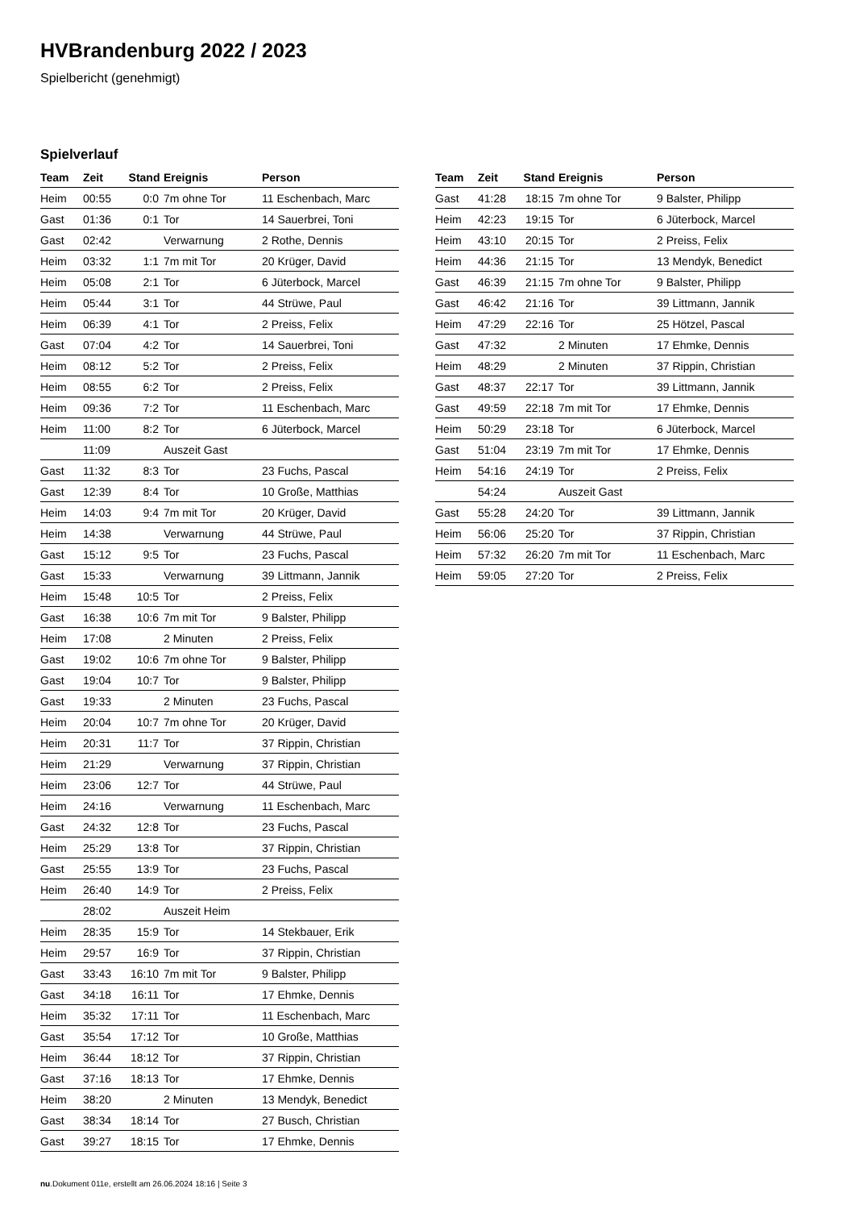HVBrandenburg 2022 / 2023
Spielbericht (genehmigt)
Spielverlauf
| Team | Zeit | Stand | Ereignis | Person |
| --- | --- | --- | --- | --- |
| Heim | 00:55 | 0:0 | 7m ohne Tor | 11 Eschenbach, Marc |
| Gast | 01:36 | 0:1 | Tor | 14 Sauerbrei, Toni |
| Gast | 02:42 | | Verwarnung | 2 Rothe, Dennis |
| Heim | 03:32 | 1:1 | 7m mit Tor | 20 Krüger, David |
| Heim | 05:08 | 2:1 | Tor | 6 Jüterbock, Marcel |
| Heim | 05:44 | 3:1 | Tor | 44 Strüwe, Paul |
| Heim | 06:39 | 4:1 | Tor | 2 Preiss, Felix |
| Gast | 07:04 | 4:2 | Tor | 14 Sauerbrei, Toni |
| Heim | 08:12 | 5:2 | Tor | 2 Preiss, Felix |
| Heim | 08:55 | 6:2 | Tor | 2 Preiss, Felix |
| Heim | 09:36 | 7:2 | Tor | 11 Eschenbach, Marc |
| Heim | 11:00 | 8:2 | Tor | 6 Jüterbock, Marcel |
| | 11:09 | | Auszeit Gast | |
| Gast | 11:32 | 8:3 | Tor | 23 Fuchs, Pascal |
| Gast | 12:39 | 8:4 | Tor | 10 Große, Matthias |
| Heim | 14:03 | 9:4 | 7m mit Tor | 20 Krüger, David |
| Heim | 14:38 | | Verwarnung | 44 Strüwe, Paul |
| Gast | 15:12 | 9:5 | Tor | 23 Fuchs, Pascal |
| Gast | 15:33 | | Verwarnung | 39 Littmann, Jannik |
| Heim | 15:48 | 10:5 | Tor | 2 Preiss, Felix |
| Gast | 16:38 | 10:6 | 7m mit Tor | 9 Balster, Philipp |
| Heim | 17:08 | | 2 Minuten | 2 Preiss, Felix |
| Gast | 19:02 | 10:6 | 7m ohne Tor | 9 Balster, Philipp |
| Gast | 19:04 | 10:7 | Tor | 9 Balster, Philipp |
| Gast | 19:33 | | 2 Minuten | 23 Fuchs, Pascal |
| Heim | 20:04 | 10:7 | 7m ohne Tor | 20 Krüger, David |
| Heim | 20:31 | 11:7 | Tor | 37 Rippin, Christian |
| Heim | 21:29 | | Verwarnung | 37 Rippin, Christian |
| Heim | 23:06 | 12:7 | Tor | 44 Strüwe, Paul |
| Heim | 24:16 | | Verwarnung | 11 Eschenbach, Marc |
| Gast | 24:32 | 12:8 | Tor | 23 Fuchs, Pascal |
| Heim | 25:29 | 13:8 | Tor | 37 Rippin, Christian |
| Gast | 25:55 | 13:9 | Tor | 23 Fuchs, Pascal |
| Heim | 26:40 | 14:9 | Tor | 2 Preiss, Felix |
| | 28:02 | | Auszeit Heim | |
| Heim | 28:35 | 15:9 | Tor | 14 Stekbauer, Erik |
| Heim | 29:57 | 16:9 | Tor | 37 Rippin, Christian |
| Gast | 33:43 | 16:10 | 7m mit Tor | 9 Balster, Philipp |
| Gast | 34:18 | 16:11 | Tor | 17 Ehmke, Dennis |
| Heim | 35:32 | 17:11 | Tor | 11 Eschenbach, Marc |
| Gast | 35:54 | 17:12 | Tor | 10 Große, Matthias |
| Heim | 36:44 | 18:12 | Tor | 37 Rippin, Christian |
| Gast | 37:16 | 18:13 | Tor | 17 Ehmke, Dennis |
| Heim | 38:20 | | 2 Minuten | 13 Mendyk, Benedict |
| Gast | 38:34 | 18:14 | Tor | 27 Busch, Christian |
| Gast | 39:27 | 18:15 | Tor | 17 Ehmke, Dennis |
| Team | Zeit | Stand | Ereignis | Person |
| --- | --- | --- | --- | --- |
| Gast | 41:28 | 18:15 | 7m ohne Tor | 9 Balster, Philipp |
| Heim | 42:23 | 19:15 | Tor | 6 Jüterbock, Marcel |
| Heim | 43:10 | 20:15 | Tor | 2 Preiss, Felix |
| Heim | 44:36 | 21:15 | Tor | 13 Mendyk, Benedict |
| Gast | 46:39 | 21:15 | 7m ohne Tor | 9 Balster, Philipp |
| Gast | 46:42 | 21:16 | Tor | 39 Littmann, Jannik |
| Heim | 47:29 | 22:16 | Tor | 25 Hötzel, Pascal |
| Gast | 47:32 | | 2 Minuten | 17 Ehmke, Dennis |
| Heim | 48:29 | | 2 Minuten | 37 Rippin, Christian |
| Gast | 48:37 | 22:17 | Tor | 39 Littmann, Jannik |
| Gast | 49:59 | 22:18 | 7m mit Tor | 17 Ehmke, Dennis |
| Heim | 50:29 | 23:18 | Tor | 6 Jüterbock, Marcel |
| Gast | 51:04 | 23:19 | 7m mit Tor | 17 Ehmke, Dennis |
| Heim | 54:16 | 24:19 | Tor | 2 Preiss, Felix |
| | 54:24 | | Auszeit Gast | |
| Gast | 55:28 | 24:20 | Tor | 39 Littmann, Jannik |
| Heim | 56:06 | 25:20 | Tor | 37 Rippin, Christian |
| Heim | 57:32 | 26:20 | 7m mit Tor | 11 Eschenbach, Marc |
| Heim | 59:05 | 27:20 | Tor | 2 Preiss, Felix |
nu.Dokument 011e, erstellt am 26.06.2024 18:16 | Seite 3